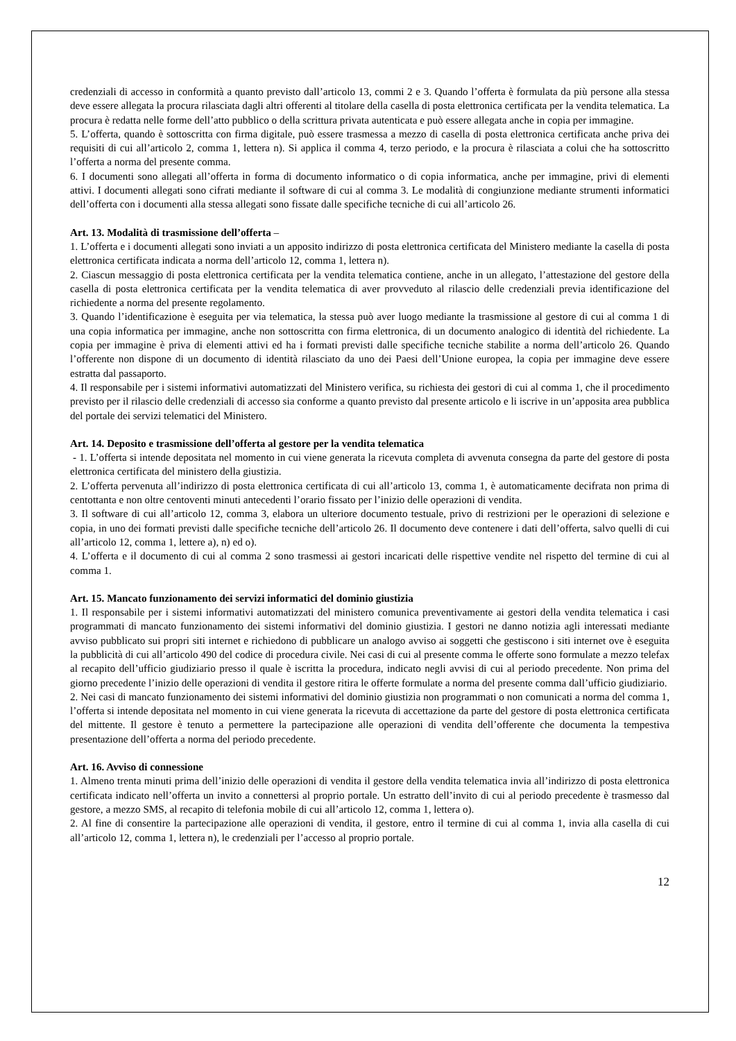credenziali di accesso in conformità a quanto previsto dall’articolo 13, commi 2 e 3. Quando l’offerta è formulata da più persone alla stessa deve essere allegata la procura rilasciata dagli altri offerenti al titolare della casella di posta elettronica certificata per la vendita telematica. La procura è redatta nelle forme dell’atto pubblico o della scrittura privata autenticata e può essere allegata anche in copia per immagine.
5. L’offerta, quando è sottoscritta con firma digitale, può essere trasmessa a mezzo di casella di posta elettronica certificata anche priva dei requisiti di cui all’articolo 2, comma 1, lettera n). Si applica il comma 4, terzo periodo, e la procura è rilasciata a colui che ha sottoscritto l’offerta a norma del presente comma.
6. I documenti sono allegati all’offerta in forma di documento informatico o di copia informatica, anche per immagine, privi di elementi attivi. I documenti allegati sono cifrati mediante il software di cui al comma 3. Le modalità di congiunzione mediante strumenti informatici dell’offerta con i documenti alla stessa allegati sono fissate dalle specifiche tecniche di cui all’articolo 26.
Art. 13. Modalità di trasmissione dell’offerta –
1. L’offerta e i documenti allegati sono inviati a un apposito indirizzo di posta elettronica certificata del Ministero mediante la casella di posta elettronica certificata indicata a norma dell’articolo 12, comma 1, lettera n).
2. Ciascun messaggio di posta elettronica certificata per la vendita telematica contiene, anche in un allegato, l’attestazione del gestore della casella di posta elettronica certificata per la vendita telematica di aver provveduto al rilascio delle credenziali previa identificazione del richiedente a norma del presente regolamento.
3. Quando l’identificazione è eseguita per via telematica, la stessa può aver luogo mediante la trasmissione al gestore di cui al comma 1 di una copia informatica per immagine, anche non sottoscritta con firma elettronica, di un documento analogico di identità del richiedente. La copia per immagine è priva di elementi attivi ed ha i formati previsti dalle specifiche tecniche stabilite a norma dell’articolo 26. Quando l’offerente non dispone di un documento di identità rilasciato da uno dei Paesi dell’Unione europea, la copia per immagine deve essere estratta dal passaporto.
4. Il responsabile per i sistemi informativi automatizzati del Ministero verifica, su richiesta dei gestori di cui al comma 1, che il procedimento previsto per il rilascio delle credenziali di accesso sia conforme a quanto previsto dal presente articolo e li iscrive in un’apposita area pubblica del portale dei servizi telematici del Ministero.
Art. 14. Deposito e trasmissione dell’offerta al gestore per la vendita telematica
- 1. L’offerta si intende depositata nel momento in cui viene generata la ricevuta completa di avvenuta consegna da parte del gestore di posta elettronica certificata del ministero della giustizia.
2. L’offerta pervenuta all’indirizzo di posta elettronica certificata di cui all’articolo 13, comma 1, è automaticamente decifrata non prima di centottanta e non oltre centoventi minuti antecedenti l’orario fissato per l’inizio delle operazioni di vendita.
3. Il software di cui all’articolo 12, comma 3, elabora un ulteriore documento testuale, privo di restrizioni per le operazioni di selezione e copia, in uno dei formati previsti dalle specifiche tecniche dell’articolo 26. Il documento deve contenere i dati dell’offerta, salvo quelli di cui all’articolo 12, comma 1, lettere a), n) ed o).
4. L’offerta e il documento di cui al comma 2 sono trasmessi ai gestori incaricati delle rispettive vendite nel rispetto del termine di cui al comma 1.
Art. 15. Mancato funzionamento dei servizi informatici del dominio giustizia
1. Il responsabile per i sistemi informativi automatizzati del ministero comunica preventivamente ai gestori della vendita telematica i casi programmati di mancato funzionamento dei sistemi informativi del dominio giustizia. I gestori ne danno notizia agli interessati mediante avviso pubblicato sui propri siti internet e richiedono di pubblicare un analogo avviso ai soggetti che gestiscono i siti internet ove è eseguita la pubblicità di cui all’articolo 490 del codice di procedura civile. Nei casi di cui al presente comma le offerte sono formulate a mezzo telefax al recapito dell’ufficio giudiziario presso il quale è iscritta la procedura, indicato negli avvisi di cui al periodo precedente. Non prima del giorno precedente l’inizio delle operazioni di vendita il gestore ritira le offerte formulate a norma del presente comma dall’ufficio giudiziario.
2. Nei casi di mancato funzionamento dei sistemi informativi del dominio giustizia non programmati o non comunicati a norma del comma 1, l’offerta si intende depositata nel momento in cui viene generata la ricevuta di accettazione da parte del gestore di posta elettronica certificata del mittente. Il gestore è tenuto a permettere la partecipazione alle operazioni di vendita dell’offerente che documenta la tempestiva presentazione dell’offerta a norma del periodo precedente.
Art. 16. Avviso di connessione
1. Almeno trenta minuti prima dell’inizio delle operazioni di vendita il gestore della vendita telematica invia all’indirizzo di posta elettronica certificata indicato nell’offerta un invito a connettersi al proprio portale. Un estratto dell’invito di cui al periodo precedente è trasmesso dal gestore, a mezzo SMS, al recapito di telefonia mobile di cui all’articolo 12, comma 1, lettera o).
2. Al fine di consentire la partecipazione alle operazioni di vendita, il gestore, entro il termine di cui al comma 1, invia alla casella di cui all’articolo 12, comma 1, lettera n), le credenziali per l’accesso al proprio portale.
12